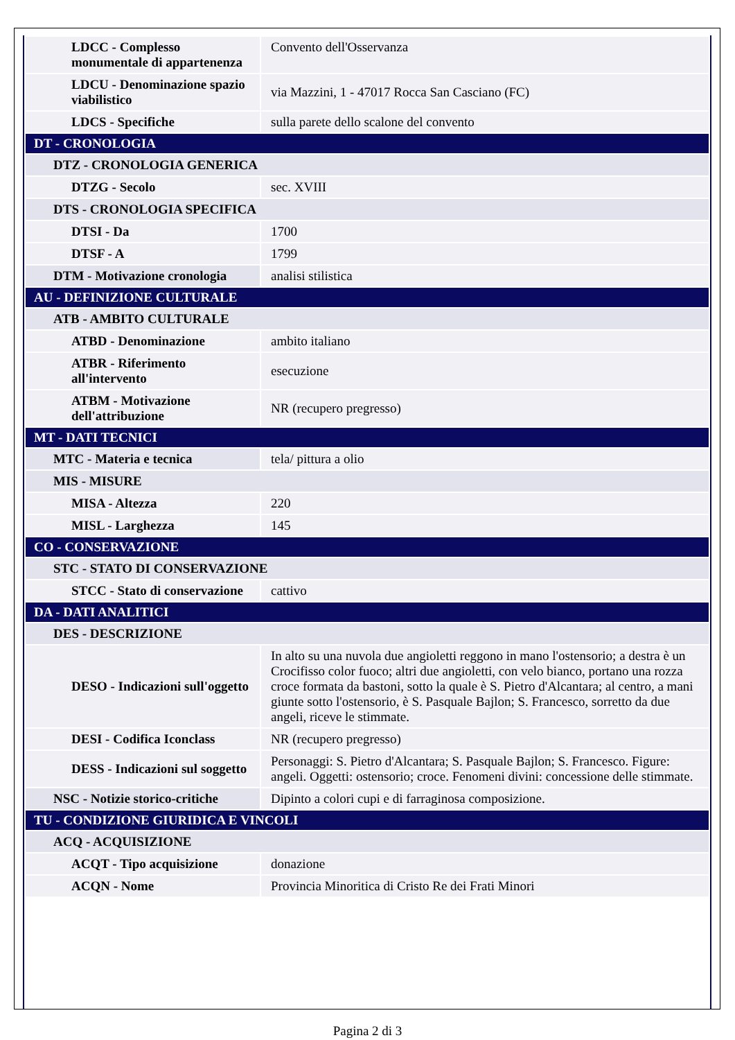| LDCC - Complesso monumentale di appartenenza | Convento dell'Osservanza |
| LDCU - Denominazione spazio viabilistico | via Mazzini, 1 - 47017 Rocca San Casciano (FC) |
| LDCS - Specifiche | sulla parete dello scalone del convento |
| DT - CRONOLOGIA | |
| DTZ - CRONOLOGIA GENERICA | |
| DTZG - Secolo | sec. XVIII |
| DTS - CRONOLOGIA SPECIFICA | |
| DTSI - Da | 1700 |
| DTSF - A | 1799 |
| DTM - Motivazione cronologia | analisi stilistica |
| AU - DEFINIZIONE CULTURALE | |
| ATB - AMBITO CULTURALE | |
| ATBD - Denominazione | ambito italiano |
| ATBR - Riferimento all'intervento | esecuzione |
| ATBM - Motivazione dell'attribuzione | NR (recupero pregresso) |
| MT - DATI TECNICI | |
| MTC - Materia e tecnica | tela/ pittura a olio |
| MIS - MISURE | |
| MISA - Altezza | 220 |
| MISL - Larghezza | 145 |
| CO - CONSERVAZIONE | |
| STC - STATO DI CONSERVAZIONE | |
| STCC - Stato di conservazione | cattivo |
| DA - DATI ANALITICI | |
| DES - DESCRIZIONE | |
| DESO - Indicazioni sull'oggetto | In alto su una nuvola due angioletti reggono in mano l'ostensorio; a destra è un Crocifisso color fuoco; altri due angioletti, con velo bianco, portano una rozza croce formata da bastoni, sotto la quale è S. Pietro d'Alcantara; al centro, a mani giunte sotto l'ostensorio, è S. Pasquale Bajlon; S. Francesco, sorretto da due angeli, riceve le stimmate. |
| DESI - Codifica Iconclass | NR (recupero pregresso) |
| DESS - Indicazioni sul soggetto | Personaggi: S. Pietro d'Alcantara; S. Pasquale Bajlon; S. Francesco. Figure: angeli. Oggetti: ostensorio; croce. Fenomeni divini: concessione delle stimmate. |
| NSC - Notizie storico-critiche | Dipinto a colori cupi e di farraginosa composizione. |
| TU - CONDIZIONE GIURIDICA E VINCOLI | |
| ACQ - ACQUISIZIONE | |
| ACQT - Tipo acquisizione | donazione |
| ACQN - Nome | Provincia Minoritica di Cristo Re dei Frati Minori |
Pagina 2 di 3